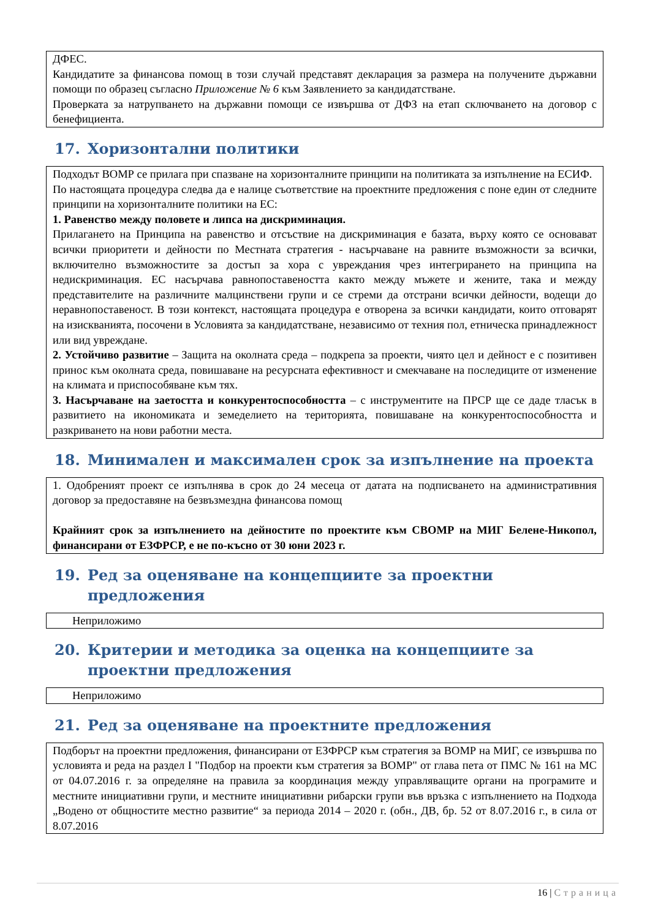ДФЕС.
Кандидатите за финансова помощ в този случай представят декларация за размера на получените държавни помощи по образец съгласно Приложение № 6 към Заявлението за кандидатстване.
Проверката за натрупването на държавни помощи се извършва от ДФЗ на етап сключването на договор с бенефициента.
17. Хоризонтални политики
Подходът ВОМР се прилага при спазване на хоризонталните принципи на политиката за изпълнение на ЕСИФ.
По настоящата процедура следва да е налице съответствие на проектните предложения с поне един от следните принципи на хоризонталните политики на ЕС:
1. Равенство между половете и липса на дискриминация.
Прилагането на Принципа на равенство и отсъствие на дискриминация е базата, върху която се основават всички приоритети и дейности по Местната стратегия - насърчаване на равните възможности за всички, включително възможностите за достъп за хора с увреждания чрез интегрирането на принципа на недискриминация. ЕС насърчава равнопоставеността както между мъжете и жените, така и между представителите на различните малцинствени групи и се стреми да отстрани всички дейности, водещи до неравнопоставеност. В този контекст, настоящата процедура е отворена за всички кандидати, които отговарят на изискванията, посочени в Условията за кандидатстване, независимо от техния пол, етническа принадлежност или вид увреждане.
2. Устойчиво развитие – Защита на околната среда – подкрепа за проекти, чиято цел и дейност е с позитивен принос към околната среда, повишаване на ресурсната ефективност и смекчаване на последиците от изменение на климата и приспособяване към тях.
3. Насърчаване на заетостта и конкурентоспособността – с инструментите на ПРСР ще се даде тласък в развитието на икономиката и земеделието на територията, повишаване на конкурентоспособността и разкриването на нови работни места.
18. Минимален и максимален срок за изпълнение на проекта
1. Одобреният проект се изпълнява в срок до 24 месеца от датата на подписването на административния договор за предоставяне на безвъзмездна финансова помощ
Крайният срок за изпълнението на дейностите по проектите към СВОМР на МИГ Белене-Никопол, финансирани от ЕЗФРСР, е не по-късно от 30 юни 2023 г.
19. Ред за оценяване на концепциите за проектни предложения
Неприложимо
20. Критерии и методика за оценка на концепциите за проектни предложения
Неприложимо
21. Ред за оценяване на проектните предложения
Подборът на проектни предложения, финансирани от ЕЗФРСР към стратегия за ВОМР на МИГ, се извършва по условията и реда на раздел I "Подбор на проекти към стратегия за ВОМР" от глава пета от ПМС № 161 на МС от 04.07.2016 г. за определяне на правила за координация между управляващите органи на програмите и местните инициативни групи, и местните инициативни рибарски групи във връзка с изпълнението на Подхода „Водено от общностите местно развитие“ за периода 2014 – 2020 г. (обн., ДВ, бр. 52 от 8.07.2016 г., в сила от 8.07.2016
16 | Страница